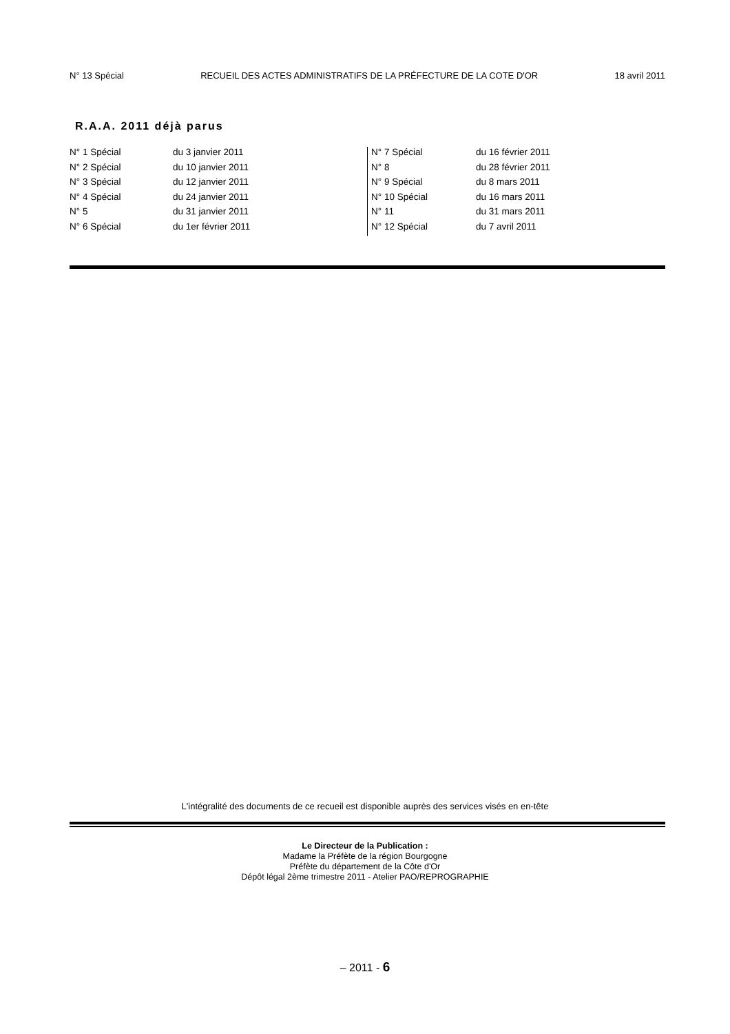N° 13 Spécial RECUEIL DES ACTES ADMINISTRATIFS DE LA PRÉFECTURE DE LA COTE D'OR 18 avril 2011
R.A.A. 2011 déjà parus
| N° 1 Spécial | du 3 janvier 2011 | N° 7 Spécial | du 16 février 2011 |
| N° 2 Spécial | du 10 janvier 2011 | N° 8 | du 28 février 2011 |
| N° 3 Spécial | du 12 janvier 2011 | N° 9 Spécial | du 8 mars 2011 |
| N° 4 Spécial | du 24 janvier 2011 | N° 10 Spécial | du 16 mars 2011 |
| N° 5 | du 31 janvier 2011 | N° 11 | du 31 mars 2011 |
| N° 6 Spécial | du 1er février 2011 | N° 12 Spécial | du 7 avril 2011 |
L'intégralité des documents de ce recueil est disponible auprès des services visés en en-tête
Le Directeur de la Publication :
Madame la Préfète de la région Bourgogne
Préfète du département de la Côte d'Or
Dépôt légal 2ème trimestre 2011 - Atelier PAO/REPROGRAPHIE
– 2011 - 6